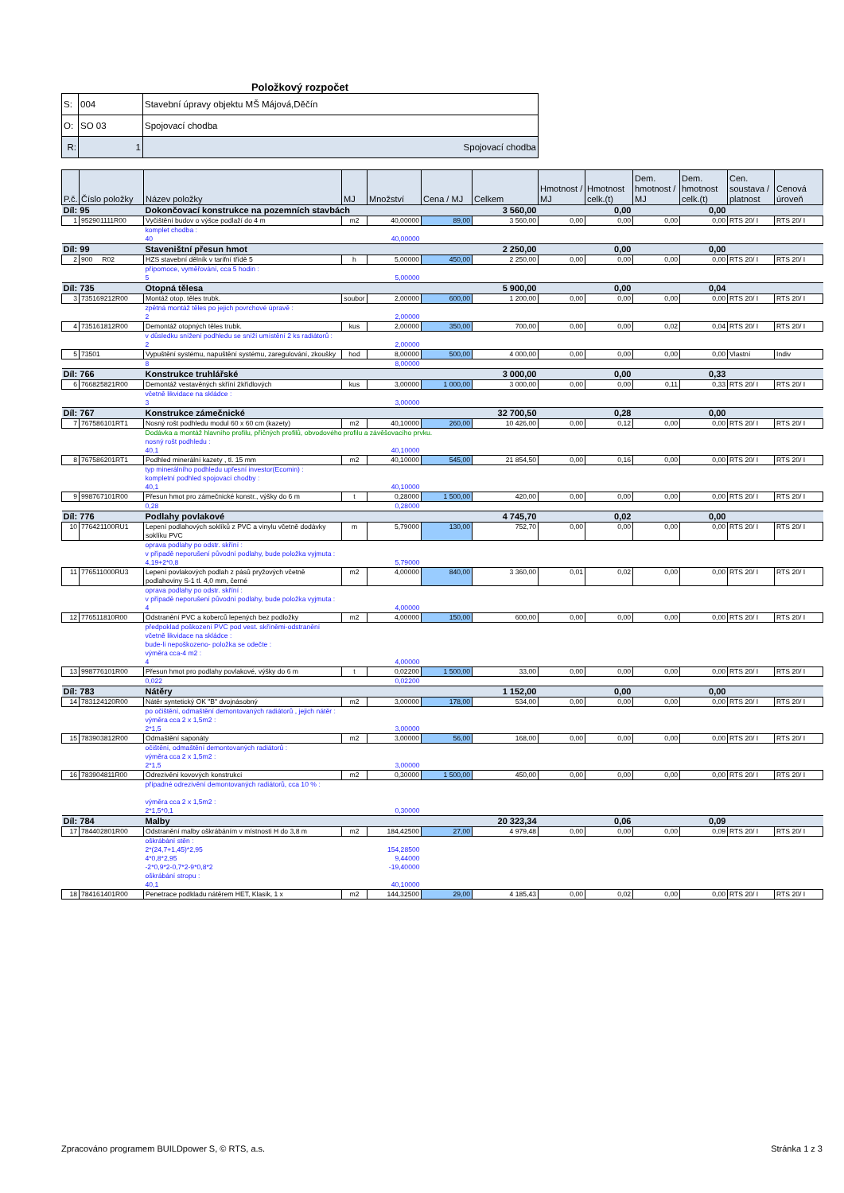Položkový rozpočet
| S: | 004 | Stavební úpravy objektu MŠ Májová,Děčín |
| O: | SO 03 | Spojovací chodba |
| R: | 1 | Spojovací chodba |
| P.č. | Číslo položky | Název položky | MJ | Množství | Cena / MJ | Celkem | Hmotnost / MJ | Hmotnost celk.(t) | Dem. hmotnost / MJ | Dem. hmotnost celk.(t) | Cen. soustava / platnost | Cenová úroveň |
| --- | --- | --- | --- | --- | --- | --- | --- | --- | --- | --- | --- | --- |
| Díl: 95 | | Dokončovací konstrukce na pozemních stavbách | | | | 3 560,00 | | 0,00 | | 0,00 | | |
| 1 | 952901111R00 | Vyčištění budov o výšce podlaží do 4 m | m2 | 40,00000 | 89,00 | 3 560,00 | 0,00 | 0,00 | 0,00 | 0,00 | RTS 20/ I | RTS 20/ I |
| | | komplet chodba : | | | | | | | | | | |
| | | 40 | | 40,00000 | | | | | | | | |
| Díl: 99 | | Staveništní přesun hmot | | | | 2 250,00 | | 0,00 | | 0,00 | | |
| 2 | 900 R02 | HZS stavební dělník v tarifní třídě 5 | h | 5,00000 | 450,00 | 2 250,00 | 0,00 | 0,00 | 0,00 | 0,00 | RTS 20/ I | RTS 20/ I |
| | | přípomoce, vyměřování, cca 5 hodin : | | | | | | | | | | |
| | | 5 | | 5,00000 | | | | | | | | |
| Díl: 735 | | Otopná tělesa | | | | 5 900,00 | | 0,00 | | 0,04 | | |
| 3 | 735169212R00 | Montáž otop. těles trubk. | soubor | 2,00000 | 600,00 | 1 200,00 | 0,00 | 0,00 | 0,00 | 0,00 | RTS 20/ I | RTS 20/ I |
| | | zpětná montáž těles po jejich povrchové úpravě : | | | | | | | | | | |
| | | 2 | | 2,00000 | | | | | | | | |
| 4 | 735161812R00 | Demontáž otopných těles trubk. | kus | 2,00000 | 350,00 | 700,00 | 0,00 | 0,00 | 0,02 | 0,04 | RTS 20/ I | RTS 20/ I |
| | | v důsledku snížení podhledu se sníží umístění 2 ks radiátorů : | | | | | | | | | | |
| | | 2 | | 2,00000 | | | | | | | | |
| 5 | 73501 | Vypuštění systému, napuštění systému, zaregulování, zkoušky | hod | 8,00000 | 500,00 | 4 000,00 | 0,00 | 0,00 | 0,00 | 0,00 | Vlastní | Indiv |
| | | 8 | | 8,00000 | | | | | | | | |
| Díl: 766 | | Konstrukce truhlářské | | | | 3 000,00 | | 0,00 | | 0,33 | | |
| 6 | 766825821R00 | Demontáž vestavěných skříní 2křídlových | kus | 3,00000 | 1 000,00 | 3 000,00 | 0,00 | 0,00 | 0,11 | 0,33 | RTS 20/ I | RTS 20/ I |
| | | včetně likvidace na skládce : | | | | | | | | | | |
| | | 3 | | 3,00000 | | | | | | | | |
| Díl: 767 | | Konstrukce zámečnické | | | | 32 700,50 | | 0,28 | | 0,00 | | |
| 7 | 767586101RT1 | Nosný rošt podhledu modul 60 x 60 cm (kazety) | m2 | 40,10000 | 260,00 | 10 426,00 | 0,00 | 0,12 | 0,00 | 0,00 | RTS 20/ I | RTS 20/ I |
| | | Dodávka a montáž hlavního profilu, příčných profilů, obvodového profilu a závěšovacího prvku. | | | | | | | | | | |
| | | nosný rošt podhledu : | | | | | | | | | | |
| | | 40,1 | | 40,10000 | | | | | | | | |
| 8 | 767586201RT1 | Podhled minerální kazety , tl. 15 mm | m2 | 40,10000 | 545,00 | 21 854,50 | 0,00 | 0,16 | 0,00 | 0,00 | RTS 20/ I | RTS 20/ I |
| | | typ minerálního podhledu upřesní investor(Ecomin) : | | | | | | | | | | |
| | | kompletní podhled spojovací chodby : | | | | | | | | | | |
| | | 40,1 | | 40,10000 | | | | | | | | |
| 9 | 998767101R00 | Přesun hmot pro zámečnické konstr., výšky do 6 m | t | 0,28000 | 1 500,00 | 420,00 | 0,00 | 0,00 | 0,00 | 0,00 | RTS 20/ I | RTS 20/ I |
| | | 0,28 | | 0,28000 | | | | | | | | |
| Díl: 776 | | Podlahy povlakové | | | | 4 745,70 | | 0,02 | | 0,00 | | |
| 10 | 776421100RU1 | Lepení podlahových soklíků z PVC a vinylu včetně dodávky soklíku PVC | m | 5,79000 | 130,00 | 752,70 | 0,00 | 0,00 | 0,00 | 0,00 | RTS 20/ I | RTS 20/ I |
| | | oprava podlahy po odstr. skříní : | | | | | | | | | | |
| | | v případě neporušení původní podlahy, bude položka vyjmuta : | | | | | | | | | | |
| | | 4,19+2*0,8 | | 5,79000 | | | | | | | | |
| 11 | 776511000RU3 | Lepení povlakových podlah z pásů pryžových včetně podlahoviny S-1 tl. 4,0 mm, černé | m2 | 4,00000 | 840,00 | 3 360,00 | 0,01 | 0,02 | 0,00 | 0,00 | RTS 20/ I | RTS 20/ I |
| | | oprava podlahy po odstr. skříní : | | | | | | | | | | |
| | | v případě neporušení původní podlahy, bude položka vyjmuta : | | | | | | | | | | |
| | | 4 | | 4,00000 | | | | | | | | |
| 12 | 776511810R00 | Odstranění PVC a koberců lepených bez podložky | m2 | 4,00000 | 150,00 | 600,00 | 0,00 | 0,00 | 0,00 | 0,00 | RTS 20/ I | RTS 20/ I |
| | | předpoklad poškození PVC pod vest. skříněmi-odstranění včetně likvidace na skládce : | | | | | | | | | | |
| | | bude-li nepoškozeno- položka se odečte : | | | | | | | | | | |
| | | výměra cca-4 m2 : | | | | | | | | | | |
| | | 4 | | 4,00000 | | | | | | | | |
| 13 | 998776101R00 | Přesun hmot pro podlahy povlakové, výšky do 6 m | t | 0,02200 | 1 500,00 | 33,00 | 0,00 | 0,00 | 0,00 | 0,00 | RTS 20/ I | RTS 20/ I |
| | | 0,022 | | 0,02200 | | | | | | | | |
| Díl: 783 | | Nátěry | | | | 1 152,00 | | 0,00 | | 0,00 | | |
| 14 | 783124120R00 | Nátěr syntetický OK "B" dvojnásobný | m2 | 3,00000 | 178,00 | 534,00 | 0,00 | 0,00 | 0,00 | 0,00 | RTS 20/ I | RTS 20/ I |
| | | po očištění, odmaštění demontovaných radiátorů , jejich nátěr : | | | | | | | | | | |
| | | výměra cca 2 x 1,5m2 : | | | | | | | | | | |
| | | 2*1,5 | | 3,00000 | | | | | | | | |
| 15 | 783903812R00 | Odmaštění saponáty | m2 | 3,00000 | 56,00 | 168,00 | 0,00 | 0,00 | 0,00 | 0,00 | RTS 20/ I | RTS 20/ I |
| | | očištění, odmaštění demontovaných radiátorů : | | | | | | | | | | |
| | | výměra cca 2 x 1,5m2 : | | | | | | | | | | |
| | | 2*1,5 | | 3,00000 | | | | | | | | |
| 16 | 783904811R00 | Odrezivění kovových konstrukcí | m2 | 0,30000 | 1 500,00 | 450,00 | 0,00 | 0,00 | 0,00 | 0,00 | RTS 20/ I | RTS 20/ I |
| | | případné odrezivění demontovaných radiátorů, cca 10 % : | | | | | | | | | | |
| | | výměra cca 2 x 1,5m2 : | | | | | | | | | | |
| | | 2*1,5*0,1 | | 0,30000 | | | | | | | | |
| Díl: 784 | | Malby | | | | 20 323,34 | | 0,06 | | 0,09 | | |
| 17 | 784402801R00 | Odstranění malby oškrábáním v místnosti H do 3,8 m | m2 | 184,42500 | 27,00 | 4 979,48 | 0,00 | 0,00 | 0,00 | 0,09 | RTS 20/ I | RTS 20/ I |
| | | oškrábání stěn : | | | | | | | | | | |
| | | 2*(24,7+1,45)*2,95 | | 154,28500 | | | | | | | | |
| | | 4*0,8*2,95 | | 9,44000 | | | | | | | | |
| | | -2*0,9*2-0,7*2-9*0,8*2 | | -19,40000 | | | | | | | | |
| | | oškrábání stropu : | | | | | | | | | | |
| | | 40,1 | | 40,10000 | | | | | | | | |
| 18 | 784161401R00 | Penetrace podkladu nátěrem HET, Klasik, 1 x | m2 | 144,32500 | 29,00 | 4 185,43 | 0,00 | 0,02 | 0,00 | 0,00 | RTS 20/ I | RTS 20/ I |
Zpracováno programem BUILDpower S, © RTS, a.s. Stránka 1 z 3